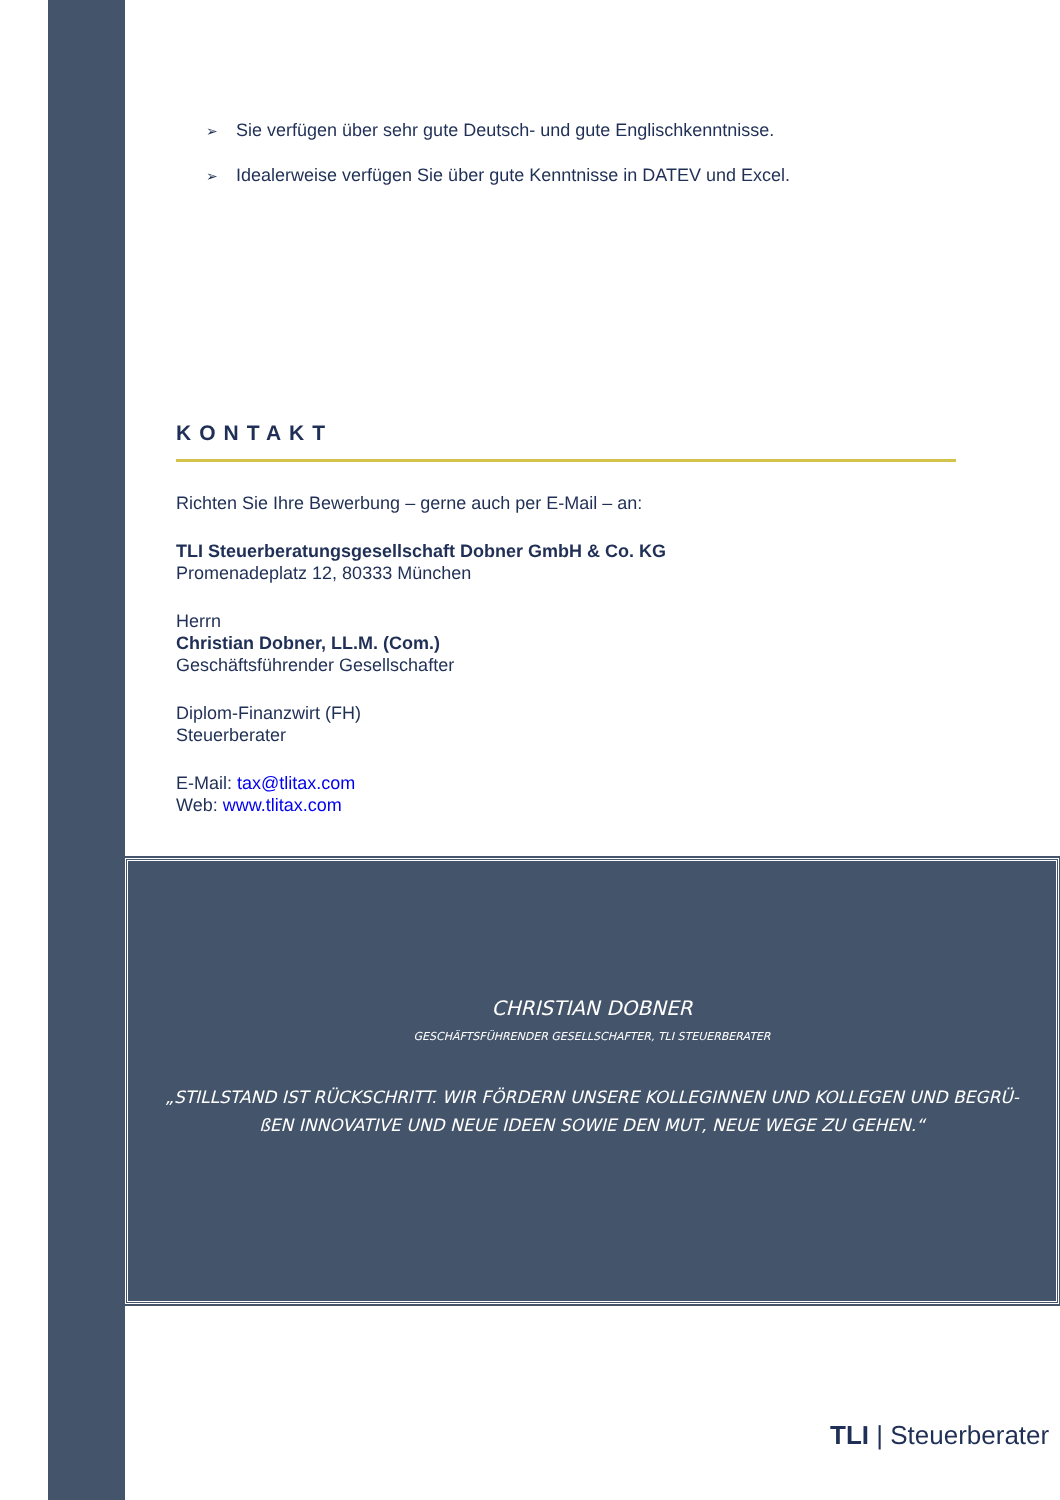➢ Sie verfügen über sehr gute Deutsch- und gute Englischkenntnisse.
➢ Idealerweise verfügen Sie über gute Kenntnisse in DATEV und Excel.
KONTAKT
Richten Sie Ihre Bewerbung – gerne auch per E-Mail – an:
TLI Steuerberatungsgesellschaft Dobner GmbH & Co. KG
Promenadeplatz 12, 80333 München
Herrn
Christian Dobner, LL.M. (Com.)
Geschäftsführender Gesellschafter
Diplom-Finanzwirt (FH)
Steuerberater
E-Mail: tax@tlitax.com
Web: www.tlitax.com
CHRISTIAN DOBNER
GESCHÄFTSFÜHRENDER GESELLSCHAFTER, TLI STEUERBERATER
„STILLSTAND IST RÜCKSCHRITT. WIR FÖRDERN UNSERE KOLLEGINNEN UND KOLLEGEN UND BEGRÜ-ßEN INNOVATIVE UND NEUE IDEEN SOWIE DEN MUT, NEUE WEGE ZU GEHEN.“
TLI | Steuerberater